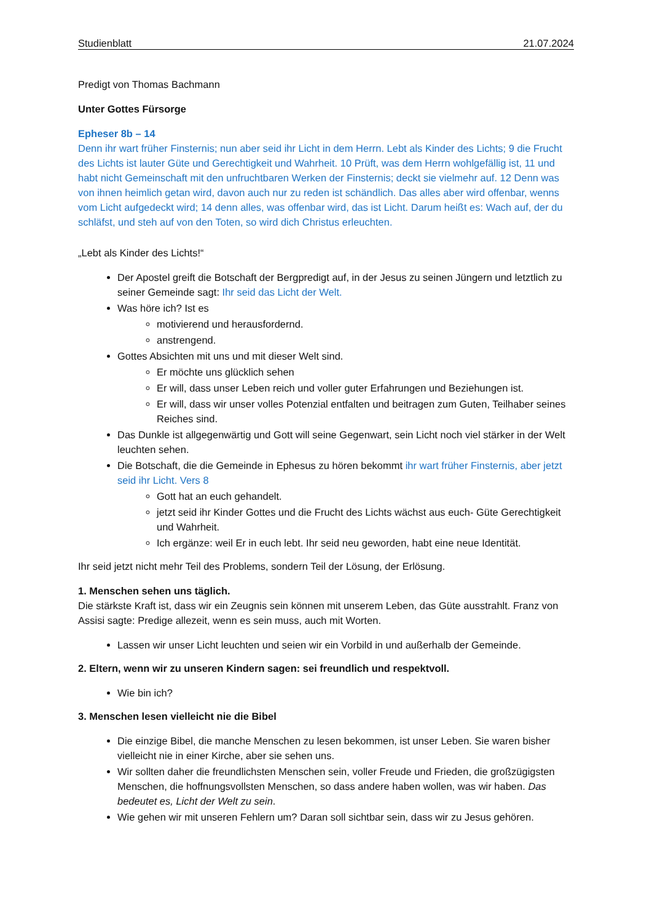Studienblatt 21.07.2024
Predigt von Thomas Bachmann
Unter Gottes Fürsorge
Epheser 8b – 14
Denn ihr wart früher Finsternis; nun aber seid ihr Licht in dem Herrn. Lebt als Kinder des Lichts; 9 die Frucht des Lichts ist lauter Güte und Gerechtigkeit und Wahrheit. 10 Prüft, was dem Herrn wohlgefällig ist, 11 und habt nicht Gemeinschaft mit den unfruchtbaren Werken der Finsternis; deckt sie vielmehr auf. 12 Denn was von ihnen heimlich getan wird, davon auch nur zu reden ist schändlich. Das alles aber wird offenbar, wenns vom Licht aufgedeckt wird; 14 denn alles, was offenbar wird, das ist Licht. Darum heißt es: Wach auf, der du schläfst, und steh auf von den Toten, so wird dich Christus erleuchten.
„Lebt als Kinder des Lichts!“
Der Apostel greift die Botschaft der Bergpredigt auf, in der Jesus zu seinen Jüngern und letztlich zu seiner Gemeinde sagt: Ihr seid das Licht der Welt.
Was höre ich? Ist es
motivierend und herausfordernd.
anstrengend.
Gottes Absichten mit uns und mit dieser Welt sind.
Er möchte uns glücklich sehen
Er will, dass unser Leben reich und voller guter Erfahrungen und Beziehungen ist.
Er will, dass wir unser volles Potenzial entfalten und beitragen zum Guten, Teilhaber seines Reiches sind.
Das Dunkle ist allgegenwärtig und Gott will seine Gegenwart, sein Licht noch viel stärker in der Welt leuchten sehen.
Die Botschaft, die die Gemeinde in Ephesus zu hören bekommt ihr wart früher Finsternis, aber jetzt seid ihr Licht. Vers 8
Gott hat an euch gehandelt.
jetzt seid ihr Kinder Gottes und die Frucht des Lichts wächst aus euch- Güte Gerechtigkeit und Wahrheit.
Ich ergänze: weil Er in euch lebt. Ihr seid neu geworden, habt eine neue Identität.
Ihr seid jetzt nicht mehr Teil des Problems, sondern Teil der Lösung, der Erlösung.
1. Menschen sehen uns täglich.
Die stärkste Kraft ist, dass wir ein Zeugnis sein können mit unserem Leben, das Güte ausstrahlt. Franz von Assisi sagte: Predige allezeit, wenn es sein muss, auch mit Worten.
Lassen wir unser Licht leuchten und seien wir ein Vorbild in und außerhalb der Gemeinde.
2. Eltern, wenn wir zu unseren Kindern sagen: sei freundlich und respektvoll.
Wie bin ich?
3. Menschen lesen vielleicht nie die Bibel
Die einzige Bibel, die manche Menschen zu lesen bekommen, ist unser Leben. Sie waren bisher vielleicht nie in einer Kirche, aber sie sehen uns.
Wir sollten daher die freundlichsten Menschen sein, voller Freude und Frieden, die großzügigsten Menschen, die hoffnungsvollsten Menschen, so dass andere haben wollen, was wir haben. Das bedeutet es, Licht der Welt zu sein.
Wie gehen wir mit unseren Fehlern um? Daran soll sichtbar sein, dass wir zu Jesus gehören.